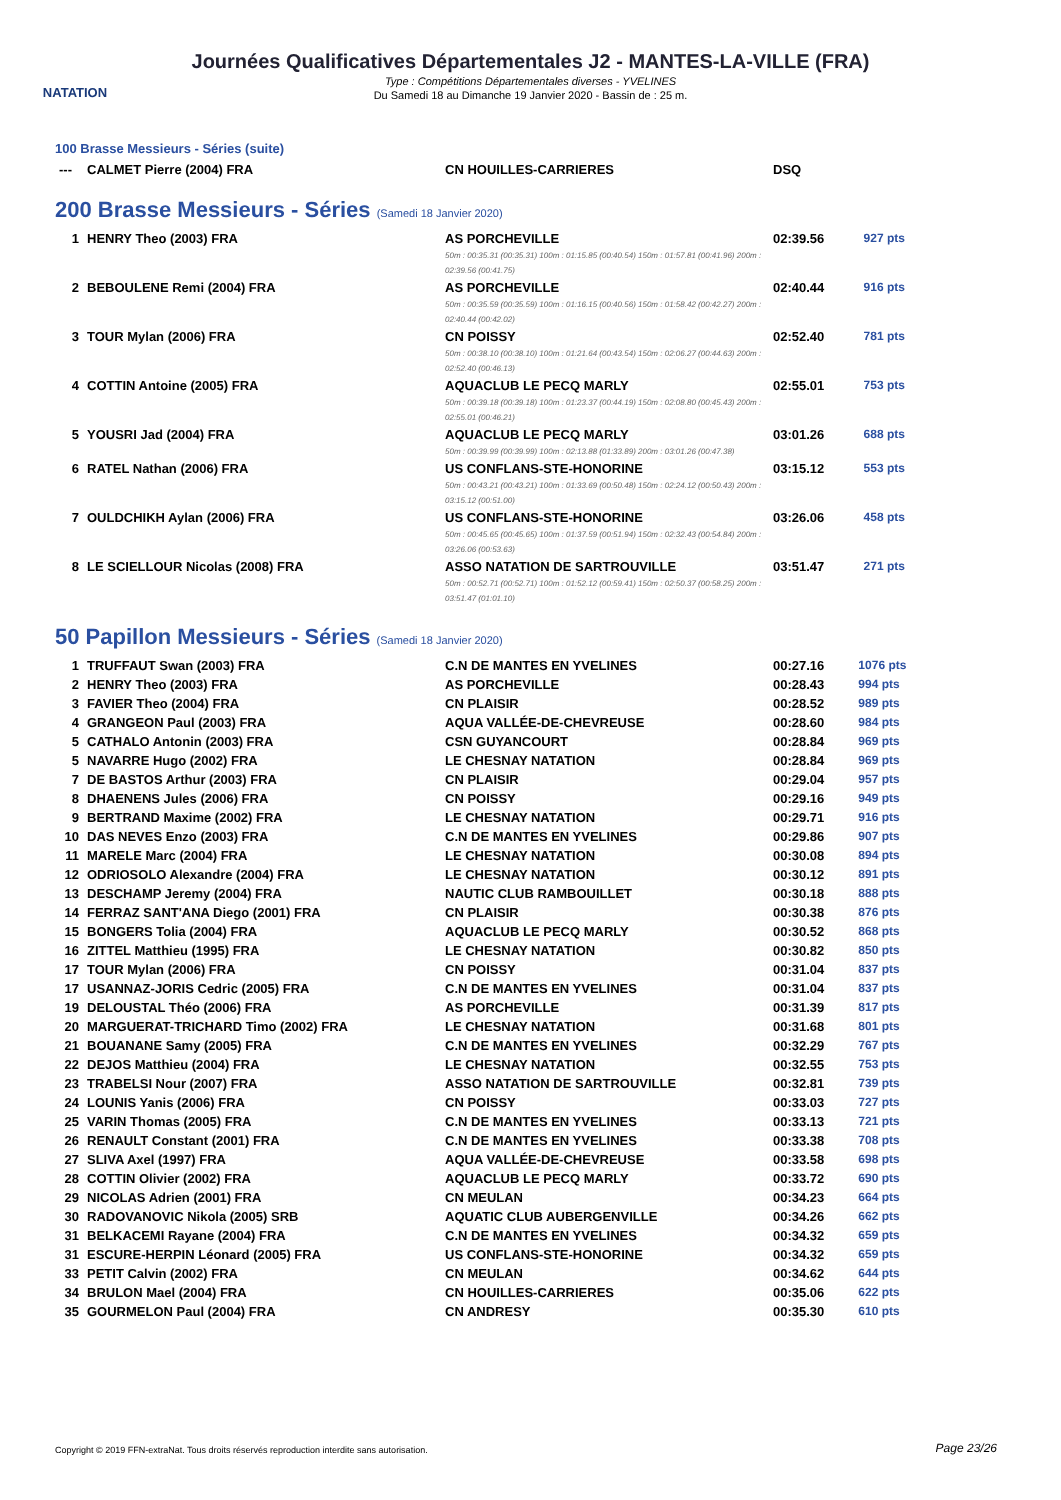NATATION
Journées Qualificatives Départementales J2 - MANTES-LA-VILLE (FRA)
Type : Compétitions Départementales diverses - YVELINES
Du Samedi 18 au Dimanche 19 Janvier 2020 - Bassin de : 25 m.
100 Brasse Messieurs - Séries (suite)
| --- | CALMET Pierre (2004) FRA | CN HOUILLES-CARRIERES | DSQ | |
200 Brasse Messieurs - Séries (Samedi 18 Janvier 2020)
| 1 | HENRY Theo (2003) FRA | AS PORCHEVILLE 50m : 00:35.31 (00:35.31) 100m : 01:15.85 (00:40.54) 150m : 01:57.81 (00:41.96) 200m : 02:39.56 (00:41.75) | 02:39.56 | 927 pts |
| 2 | BEBOULENE Remi (2004) FRA | AS PORCHEVILLE 50m : 00:35.59 (00:35.59) 100m : 01:16.15 (00:40.56) 150m : 01:58.42 (00:42.27) 200m : 02:40.44 (00:42.02) | 02:40.44 | 916 pts |
| 3 | TOUR Mylan (2006) FRA | CN POISSY 50m : 00:38.10 (00:38.10) 100m : 01:21.64 (00:43.54) 150m : 02:06.27 (00:44.63) 200m : 02:52.40 (00:46.13) | 02:52.40 | 781 pts |
| 4 | COTTIN Antoine (2005) FRA | AQUACLUB LE PECQ MARLY 50m : 00:39.18 (00:39.18) 100m : 01:23.37 (00:44.19) 150m : 02:08.80 (00:45.43) 200m : 02:55.01 (00:46.21) | 02:55.01 | 753 pts |
| 5 | YOUSRI Jad (2004) FRA | AQUACLUB LE PECQ MARLY 50m : 00:39.99 (00:39.99) 100m : 02:13.88 (01:33.89) 200m : 03:01.26 (00:47.38) | 03:01.26 | 688 pts |
| 6 | RATEL Nathan (2006) FRA | US CONFLANS-STE-HONORINE 50m : 00:43.21 (00:43.21) 100m : 01:33.69 (00:50.48) 150m : 02:24.12 (00:50.43) 200m : 03:15.12 (00:51.00) | 03:15.12 | 553 pts |
| 7 | OULDCHIKH Aylan (2006) FRA | US CONFLANS-STE-HONORINE 50m : 00:45.65 (00:45.65) 100m : 01:37.59 (00:51.94) 150m : 02:32.43 (00:54.84) 200m : 03:26.06 (00:53.63) | 03:26.06 | 458 pts |
| 8 | LE SCIELLOUR Nicolas (2008) FRA | ASSO NATATION DE SARTROUVILLE 50m : 00:52.71 (00:52.71) 100m : 01:52.12 (00:59.41) 150m : 02:50.37 (00:58.25) 200m : 03:51.47 (01:01.10) | 03:51.47 | 271 pts |
50 Papillon Messieurs - Séries (Samedi 18 Janvier 2020)
| 1 | TRUFFAUT Swan (2003) FRA | C.N DE MANTES EN YVELINES | 00:27.16 | 1076 pts |
| 2 | HENRY Theo (2003) FRA | AS PORCHEVILLE | 00:28.43 | 994 pts |
| 3 | FAVIER Theo (2004) FRA | CN PLAISIR | 00:28.52 | 989 pts |
| 4 | GRANGEON Paul (2003) FRA | AQUA VALLÉE-DE-CHEVREUSE | 00:28.60 | 984 pts |
| 5 | CATHALO Antonin (2003) FRA | CSN GUYANCOURT | 00:28.84 | 969 pts |
| 5 | NAVARRE Hugo (2002) FRA | LE CHESNAY NATATION | 00:28.84 | 969 pts |
| 7 | DE BASTOS Arthur (2003) FRA | CN PLAISIR | 00:29.04 | 957 pts |
| 8 | DHAENENS Jules (2006) FRA | CN POISSY | 00:29.16 | 949 pts |
| 9 | BERTRAND Maxime (2002) FRA | LE CHESNAY NATATION | 00:29.71 | 916 pts |
| 10 | DAS NEVES Enzo (2003) FRA | C.N DE MANTES EN YVELINES | 00:29.86 | 907 pts |
| 11 | MARELE Marc (2004) FRA | LE CHESNAY NATATION | 00:30.08 | 894 pts |
| 12 | ODRIOSOLO Alexandre (2004) FRA | LE CHESNAY NATATION | 00:30.12 | 891 pts |
| 13 | DESCHAMP Jeremy (2004) FRA | NAUTIC CLUB RAMBOUILLET | 00:30.18 | 888 pts |
| 14 | FERRAZ SANT'ANA Diego (2001) FRA | CN PLAISIR | 00:30.38 | 876 pts |
| 15 | BONGERS Tolia (2004) FRA | AQUACLUB LE PECQ MARLY | 00:30.52 | 868 pts |
| 16 | ZITTEL Matthieu (1995) FRA | LE CHESNAY NATATION | 00:30.82 | 850 pts |
| 17 | TOUR Mylan (2006) FRA | CN POISSY | 00:31.04 | 837 pts |
| 17 | USANNAZ-JORIS Cedric (2005) FRA | C.N DE MANTES EN YVELINES | 00:31.04 | 837 pts |
| 19 | DELOUSTAL Théo (2006) FRA | AS PORCHEVILLE | 00:31.39 | 817 pts |
| 20 | MARGUERAT-TRICHARD Timo (2002) FRA | LE CHESNAY NATATION | 00:31.68 | 801 pts |
| 21 | BOUANANE Samy (2005) FRA | C.N DE MANTES EN YVELINES | 00:32.29 | 767 pts |
| 22 | DEJOS Matthieu (2004) FRA | LE CHESNAY NATATION | 00:32.55 | 753 pts |
| 23 | TRABELSI Nour (2007) FRA | ASSO NATATION DE SARTROUVILLE | 00:32.81 | 739 pts |
| 24 | LOUNIS Yanis (2006) FRA | CN POISSY | 00:33.03 | 727 pts |
| 25 | VARIN Thomas (2005) FRA | C.N DE MANTES EN YVELINES | 00:33.13 | 721 pts |
| 26 | RENAULT Constant (2001) FRA | C.N DE MANTES EN YVELINES | 00:33.38 | 708 pts |
| 27 | SLIVA Axel (1997) FRA | AQUA VALLÉE-DE-CHEVREUSE | 00:33.58 | 698 pts |
| 28 | COTTIN Olivier (2002) FRA | AQUACLUB LE PECQ MARLY | 00:33.72 | 690 pts |
| 29 | NICOLAS Adrien (2001) FRA | CN MEULAN | 00:34.23 | 664 pts |
| 30 | RADOVANOVIC Nikola (2005) SRB | AQUATIC CLUB AUBERGENVILLE | 00:34.26 | 662 pts |
| 31 | BELKACEMI Rayane (2004) FRA | C.N DE MANTES EN YVELINES | 00:34.32 | 659 pts |
| 31 | ESCURE-HERPIN Léonard (2005) FRA | US CONFLANS-STE-HONORINE | 00:34.32 | 659 pts |
| 33 | PETIT Calvin (2002) FRA | CN MEULAN | 00:34.62 | 644 pts |
| 34 | BRULON Mael (2004) FRA | CN HOUILLES-CARRIERES | 00:35.06 | 622 pts |
| 35 | GOURMELON Paul (2004) FRA | CN ANDRESY | 00:35.30 | 610 pts |
Copyright © 2019 FFN-extraNat. Tous droits réservés reproduction interdite sans autorisation.
Page 23/26